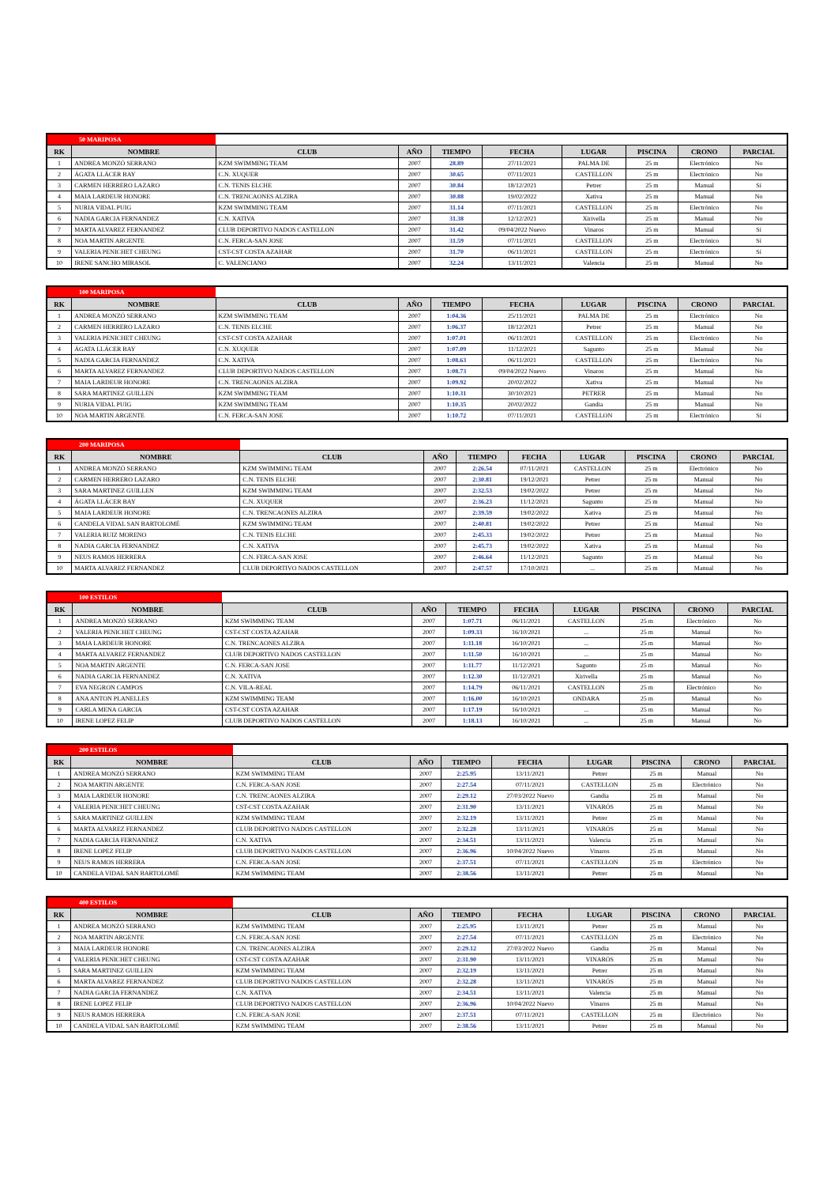| 50 MARIPOSA | | | | | | | | | |
| RK | NOMBRE | CLUB | AÑO | TIEMPO | FECHA | LUGAR | PISCINA | CRONO | PARCIAL |
| 1 | ANDREA MONZÓ SERRANO | KZM SWIMMING TEAM | 2007 | 28.89 | 27/11/2021 | PALMA DE | 25 m | Electrónico | No |
| 2 | ÁGATA LLÁCER BAY | C.N. XUQUER | 2007 | 30.65 | 07/11/2021 | CASTELLON | 25 m | Electrónico | No |
| 3 | CARMEN HERRERO LAZARO | C.N. TENIS ELCHE | 2007 | 30.84 | 18/12/2021 | Petrer | 25 m | Manual | Sí |
| 4 | MAIA LARDEUR HONORE | C.N. TRENCAONES ALZIRA | 2007 | 30.88 | 19/02/2022 | Xativa | 25 m | Manual | No |
| 5 | NURIA VIDAL PUIG | KZM SWIMMING TEAM | 2007 | 31.14 | 07/11/2021 | CASTELLON | 25 m | Electrónico | No |
| 6 | NADIA GARCIA FERNANDEZ | C.N. XATIVA | 2007 | 31.38 | 12/12/2021 | Xirivella | 25 m | Manual | No |
| 7 | MARTA ALVAREZ FERNANDEZ | CLUB DEPORTIVO NADOS CASTELLON | 2007 | 31.42 | 09/04/2022 Nuevo | Vinaros | 25 m | Manual | Sí |
| 8 | NOA MARTIN ARGENTE | C.N. FERCA-SAN JOSE | 2007 | 31.59 | 07/11/2021 | CASTELLON | 25 m | Electrónico | Sí |
| 9 | VALERIA PENICHET CHEUNG | CST-CST COSTA AZAHAR | 2007 | 31.70 | 06/11/2021 | CASTELLON | 25 m | Electrónico | Sí |
| 10 | IRENE SANCHO MIRASOL | C. VALENCIANO | 2007 | 32.24 | 13/11/2021 | Valencia | 25 m | Manual | No |
| 100 MARIPOSA | | | | | | | | | |
| RK | NOMBRE | CLUB | AÑO | TIEMPO | FECHA | LUGAR | PISCINA | CRONO | PARCIAL |
| 1 | ANDREA MONZÓ SERRANO | KZM SWIMMING TEAM | 2007 | 1:04.36 | 25/11/2021 | PALMA DE | 25 m | Electrónico | No |
| 2 | CARMEN HERRERO LAZARO | C.N. TENIS ELCHE | 2007 | 1:06.37 | 18/12/2021 | Petrer | 25 m | Manual | No |
| 3 | VALERIA PENICHET CHEUNG | CST-CST COSTA AZAHAR | 2007 | 1:07.01 | 06/11/2021 | CASTELLON | 25 m | Electrónico | No |
| 4 | ÁGATA LLÁCER BAY | C.N. XUQUER | 2007 | 1:07.09 | 11/12/2021 | Sagunto | 25 m | Manual | No |
| 5 | NADIA GARCIA FERNANDEZ | C.N. XATIVA | 2007 | 1:08.63 | 06/11/2021 | CASTELLON | 25 m | Electrónico | No |
| 6 | MARTA ALVAREZ FERNANDEZ | CLUB DEPORTIVO NADOS CASTELLON | 2007 | 1:08.73 | 09/04/2022 Nuevo | Vinaros | 25 m | Manual | No |
| 7 | MAIA LARDEUR HONORE | C.N. TRENCAONES ALZIRA | 2007 | 1:09.92 | 20/02/2022 | Xativa | 25 m | Manual | No |
| 8 | SARA MARTINEZ GUILLEN | KZM SWIMMING TEAM | 2007 | 1:10.31 | 30/10/2021 | PETRER | 25 m | Manual | No |
| 9 | NURIA VIDAL PUIG | KZM SWIMMING TEAM | 2007 | 1:10.35 | 20/02/2022 | Gandia | 25 m | Manual | No |
| 10 | NOA MARTIN ARGENTE | C.N. FERCA-SAN JOSE | 2007 | 1:10.72 | 07/11/2021 | CASTELLON | 25 m | Electrónico | Sí |
| 200 MARIPOSA | | | | | | | | | |
| RK | NOMBRE | CLUB | AÑO | TIEMPO | FECHA | LUGAR | PISCINA | CRONO | PARCIAL |
| 1 | ANDREA MONZÓ SERRANO | KZM SWIMMING TEAM | 2007 | 2:26.54 | 07/11/2021 | CASTELLON | 25 m | Electrónico | No |
| 2 | CARMEN HERRERO LAZARO | C.N. TENIS ELCHE | 2007 | 2:30.81 | 19/12/2021 | Petrer | 25 m | Manual | No |
| 3 | SARA MARTINEZ GUILLEN | KZM SWIMMING TEAM | 2007 | 2:32.53 | 19/02/2022 | Petrer | 25 m | Manual | No |
| 4 | ÁGATA LLÁCER BAY | C.N. XUQUER | 2007 | 2:36.23 | 11/12/2021 | Sagunto | 25 m | Manual | No |
| 5 | MAIA LARDEUR HONORE | C.N. TRENCAONES ALZIRA | 2007 | 2:39.59 | 19/02/2022 | Xativa | 25 m | Manual | No |
| 6 | CANDELA VIDAL SAN BARTOLOMÉ | KZM SWIMMING TEAM | 2007 | 2:40.81 | 19/02/2022 | Petrer | 25 m | Manual | No |
| 7 | VALERIA RUIZ MORENO | C.N. TENIS ELCHE | 2007 | 2:45.33 | 19/02/2022 | Petrer | 25 m | Manual | No |
| 8 | NADIA GARCIA FERNANDEZ | C.N. XATIVA | 2007 | 2:45.73 | 19/02/2022 | Xativa | 25 m | Manual | No |
| 9 | NEUS RAMOS HERRERA | C.N. FERCA-SAN JOSE | 2007 | 2:46.64 | 11/12/2021 | Sagunto | 25 m | Manual | No |
| 10 | MARTA ALVAREZ FERNANDEZ | CLUB DEPORTIVO NADOS CASTELLON | 2007 | 2:47.57 | 17/10/2021 | ... | 25 m | Manual | No |
| 100 ESTILOS | | | | | | | | | |
| RK | NOMBRE | CLUB | AÑO | TIEMPO | FECHA | LUGAR | PISCINA | CRONO | PARCIAL |
| 1 | ANDREA MONZÓ SERRANO | KZM SWIMMING TEAM | 2007 | 1:07.71 | 06/11/2021 | CASTELLON | 25 m | Electrónico | No |
| 2 | VALERIA PENICHET CHEUNG | CST-CST COSTA AZAHAR | 2007 | 1:09.33 | 16/10/2021 | ... | 25 m | Manual | No |
| 3 | MAIA LARDEUR HONORE | C.N. TRENCAONES ALZIRA | 2007 | 1:11.18 | 16/10/2021 | ... | 25 m | Manual | No |
| 4 | MARTA ALVAREZ FERNANDEZ | CLUB DEPORTIVO NADOS CASTELLON | 2007 | 1:11.50 | 16/10/2021 | ... | 25 m | Manual | No |
| 5 | NOA MARTIN ARGENTE | C.N. FERCA-SAN JOSE | 2007 | 1:11.77 | 11/12/2021 | Sagunto | 25 m | Manual | No |
| 6 | NADIA GARCIA FERNANDEZ | C.N. XATIVA | 2007 | 1:12.30 | 11/12/2021 | Xirivella | 25 m | Manual | No |
| 7 | EVA NEGRON CAMPOS | C.N. VILA-REAL | 2007 | 1:14.79 | 06/11/2021 | CASTELLON | 25 m | Electrónico | No |
| 8 | ANA ANTON PLANELLES | KZM SWIMMING TEAM | 2007 | 1:16.00 | 16/10/2021 | ONDARA | 25 m | Manual | No |
| 9 | CARLA MENA GARCIA | CST-CST COSTA AZAHAR | 2007 | 1:17.19 | 16/10/2021 | ... | 25 m | Manual | No |
| 10 | IRENE LOPEZ FELIP | CLUB DEPORTIVO NADOS CASTELLON | 2007 | 1:18.13 | 16/10/2021 | ... | 25 m | Manual | No |
| 200 ESTILOS | | | | | | | | | |
| RK | NOMBRE | CLUB | AÑO | TIEMPO | FECHA | LUGAR | PISCINA | CRONO | PARCIAL |
| 1 | ANDREA MONZÓ SERRANO | KZM SWIMMING TEAM | 2007 | 2:25.95 | 13/11/2021 | Petrer | 25 m | Manual | No |
| 2 | NOA MARTIN ARGENTE | C.N. FERCA-SAN JOSE | 2007 | 2:27.54 | 07/11/2021 | CASTELLON | 25 m | Electrónico | No |
| 3 | MAIA LARDEUR HONORE | C.N. TRENCAONES ALZIRA | 2007 | 2:29.12 | 27/03/2022 Nuevo | Gandia | 25 m | Manual | No |
| 4 | VALERIA PENICHET CHEUNG | CST-CST COSTA AZAHAR | 2007 | 2:31.90 | 13/11/2021 | VINARÓS | 25 m | Manual | No |
| 5 | SARA MARTINEZ GUILLEN | KZM SWIMMING TEAM | 2007 | 2:32.19 | 13/11/2021 | Petrer | 25 m | Manual | No |
| 6 | MARTA ALVAREZ FERNANDEZ | CLUB DEPORTIVO NADOS CASTELLON | 2007 | 2:32.28 | 13/11/2021 | VINARÓS | 25 m | Manual | No |
| 7 | NADIA GARCIA FERNANDEZ | C.N. XATIVA | 2007 | 2:34.51 | 13/11/2021 | Valencia | 25 m | Manual | No |
| 8 | IRENE LOPEZ FELIP | CLUB DEPORTIVO NADOS CASTELLON | 2007 | 2:36.96 | 10/04/2022 Nuevo | Vinaros | 25 m | Manual | No |
| 9 | NEUS RAMOS HERRERA | C.N. FERCA-SAN JOSE | 2007 | 2:37.51 | 07/11/2021 | CASTELLON | 25 m | Electrónico | No |
| 10 | CANDELA VIDAL SAN BARTOLOMÉ | KZM SWIMMING TEAM | 2007 | 2:38.56 | 13/11/2021 | Petrer | 25 m | Manual | No |
| 400 ESTILOS | | | | | | | | | |
| RK | NOMBRE | CLUB | AÑO | TIEMPO | FECHA | LUGAR | PISCINA | CRONO | PARCIAL |
| 1 | ANDREA MONZÓ SERRANO | KZM SWIMMING TEAM | 2007 | 2:25.95 | 13/11/2021 | Petrer | 25 m | Manual | No |
| 2 | NOA MARTIN ARGENTE | C.N. FERCA-SAN JOSE | 2007 | 2:27.54 | 07/11/2021 | CASTELLON | 25 m | Electrónico | No |
| 3 | MAIA LARDEUR HONORE | C.N. TRENCAONES ALZIRA | 2007 | 2:29.12 | 27/03/2022 Nuevo | Gandia | 25 m | Manual | No |
| 4 | VALERIA PENICHET CHEUNG | CST-CST COSTA AZAHAR | 2007 | 2:31.90 | 13/11/2021 | VINARÓS | 25 m | Manual | No |
| 5 | SARA MARTINEZ GUILLEN | KZM SWIMMING TEAM | 2007 | 2:32.19 | 13/11/2021 | Petrer | 25 m | Manual | No |
| 6 | MARTA ALVAREZ FERNANDEZ | CLUB DEPORTIVO NADOS CASTELLON | 2007 | 2:32.28 | 13/11/2021 | VINARÓS | 25 m | Manual | No |
| 7 | NADIA GARCIA FERNANDEZ | C.N. XATIVA | 2007 | 2:34.51 | 13/11/2021 | Valencia | 25 m | Manual | No |
| 8 | IRENE LOPEZ FELIP | CLUB DEPORTIVO NADOS CASTELLON | 2007 | 2:36.96 | 10/04/2022 Nuevo | Vinaros | 25 m | Manual | No |
| 9 | NEUS RAMOS HERRERA | C.N. FERCA-SAN JOSE | 2007 | 2:37.51 | 07/11/2021 | CASTELLON | 25 m | Electrónico | No |
| 10 | CANDELA VIDAL SAN BARTOLOMÉ | KZM SWIMMING TEAM | 2007 | 2:38.56 | 13/11/2021 | Petrer | 25 m | Manual | No |